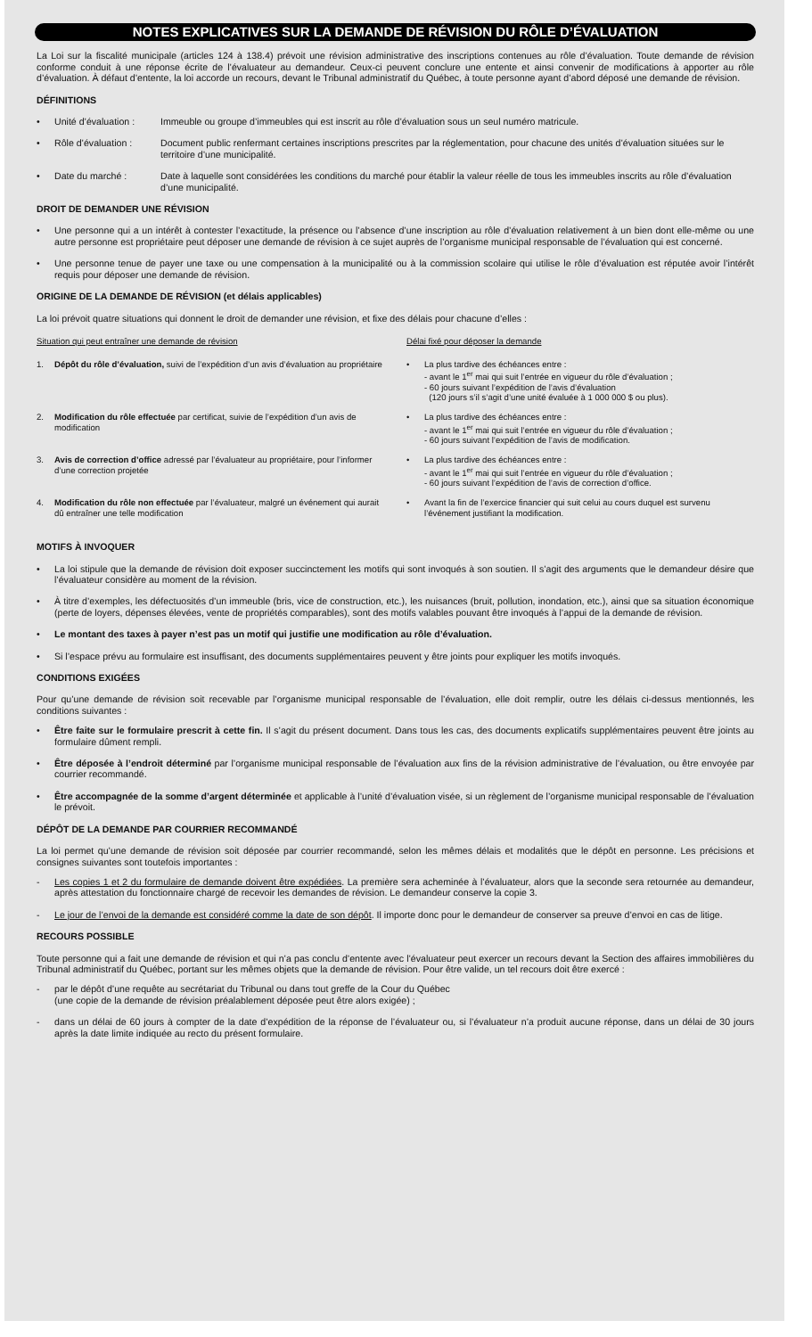NOTES EXPLICATIVES SUR LA DEMANDE DE RÉVISION DU RÔLE D’ÉVALUATION
La Loi sur la fiscalité municipale (articles 124 à 138.4) prévoit une révision administrative des inscriptions contenues au rôle d’évaluation. Toute demande de révision conforme conduit à une réponse écrite de l’évaluateur au demandeur. Ceux-ci peuvent conclure une entente et ainsi convenir de modifications à apporter au rôle d’évaluation. À défaut d’entente, la loi accorde un recours, devant le Tribunal administratif du Québec, à toute personne ayant d’abord déposé une demande de révision.
DÉFINITIONS
• Unité d’évaluation : Immeuble ou groupe d’immeubles qui est inscrit au rôle d’évaluation sous un seul numéro matricule.
• Rôle d’évaluation : Document public renfermant certaines inscriptions prescrites par la réglementation, pour chacune des unités d’évaluation situées sur le territoire d’une municipalité.
• Date du marché : Date à laquelle sont considérées les conditions du marché pour établir la valeur réelle de tous les immeubles inscrits au rôle d’évaluation d’une municipalité.
DROIT DE DEMANDER UNE RÉVISION
• Une personne qui a un intérêt à contester l’exactitude, la présence ou l’absence d’une inscription au rôle d’évaluation relativement à un bien dont elle-même ou une autre personne est propriétaire peut déposer une demande de révision à ce sujet auprès de l’organisme municipal responsable de l’évaluation qui est concerné.
• Une personne tenue de payer une taxe ou une compensation à la municipalité ou à la commission scolaire qui utilise le rôle d’évaluation est réputée avoir l’intérêt requis pour déposer une demande de révision.
ORIGINE DE LA DEMANDE DE RÉVISION (et délais applicables)
La loi prévoit quatre situations qui donnent le droit de demander une révision, et fixe des délais pour chacune d’elles :
Situation qui peut entraîner une demande de révision Délai fixé pour déposer la demande
1. Dépôt du rôle d’évaluation, suivi de l’expédition d’un avis d’évaluation au propriétaire
• La plus tardive des échéances entre :
- avant le 1<sup>er</sup> mai qui suit l’entrée en vigueur du rôle d’évaluation ;
- 60 jours suivant l’expédition de l’avis d’évaluation
(120 jours s’il s’agit d’une unité évaluée à 1 000 000 $ ou plus).
2. Modification du rôle effectuée par certificat, suivie de l’expédition d’un avis de modification
• La plus tardive des échéances entre :
- avant le 1<sup>er</sup> mai qui suit l’entrée en vigueur du rôle d’évaluation ;
- 60 jours suivant l’expédition de l’avis de modification.
3. Avis de correction d’office adressé par l’évaluateur au propriétaire, pour l’informer d’une correction projetée
• La plus tardive des échéances entre :
- avant le 1<sup>er</sup> mai qui suit l’entrée en vigueur du rôle d’évaluation ;
- 60 jours suivant l’expédition de l’avis de correction d’office.
4. Modification du rôle non effectuée par l’évaluateur, malgré un événement qui aurait dû entraîner une telle modification
• Avant la fin de l’exercice financier qui suit celui au cours duquel est survenu l’événement justifiant la modification.
MOTIFS À INVOQUER
• La loi stipule que la demande de révision doit exposer succinctement les motifs qui sont invoqués à son soutien. Il s’agit des arguments que le demandeur désire que l’évaluateur considère au moment de la révision.
• À titre d’exemples, les défectuosités d’un immeuble (bris, vice de construction, etc.), les nuisances (bruit, pollution, inondation, etc.), ainsi que sa situation économique (perte de loyers, dépenses élevées, vente de propriétés comparables), sont des motifs valables pouvant être invoqués à l’appui de la demande de révision.
• Le montant des taxes à payer n’est pas un motif qui justifie une modification au rôle d’évaluation.
• Si l’espace prévu au formulaire est insuffisant, des documents supplémentaires peuvent y être joints pour expliquer les motifs invoqués.
CONDITIONS EXIGÉES
Pour qu’une demande de révision soit recevable par l’organisme municipal responsable de l’évaluation, elle doit remplir, outre les délais ci-dessus mentionnés, les conditions suivantes :
• Être faite sur le formulaire prescrit à cette fin. Il s’agit du présent document. Dans tous les cas, des documents explicatifs supplémentaires peuvent être joints au formulaire dûment rempli.
• Être déposée à l’endroit déterminé par l’organisme municipal responsable de l’évaluation aux fins de la révision administrative de l’évaluation, ou être envoyée par courrier recommandé.
• Être accompagnée de la somme d’argent déterminée et applicable à l’unité d’évaluation visée, si un règlement de l’organisme municipal responsable de l’évaluation le prévoit.
DÉPÔT DE LA DEMANDE PAR COURRIER RECOMMANDÉ
La loi permet qu’une demande de révision soit déposée par courrier recommandé, selon les mêmes délais et modalités que le dépôt en personne. Les précisions et consignes suivantes sont toutefois importantes :
- Les copies 1 et 2 du formulaire de demande doivent être expédiées. La première sera acheminée à l’évaluateur, alors que la seconde sera retournée au demandeur, après attestation du fonctionnaire chargé de recevoir les demandes de révision. Le demandeur conserve la copie 3.
- Le jour de l’envoi de la demande est considéré comme la date de son dépôt. Il importe donc pour le demandeur de conserver sa preuve d’envoi en cas de litige.
RECOURS POSSIBLE
Toute personne qui a fait une demande de révision et qui n’a pas conclu d’entente avec l’évaluateur peut exercer un recours devant la Section des affaires immobilières du Tribunal administratif du Québec, portant sur les mêmes objets que la demande de révision. Pour être valide, un tel recours doit être exercé :
- par le dépôt d’une requête au secrétariat du Tribunal ou dans tout greffe de la Cour du Québec
(une copie de la demande de révision préalablement déposée peut être alors exigée) ;
- dans un délai de 60 jours à compter de la date d’expédition de la réponse de l’évaluateur ou, si l’évaluateur n’a produit aucune réponse, dans un délai de 30 jours après la date limite indiquée au recto du présent formulaire.